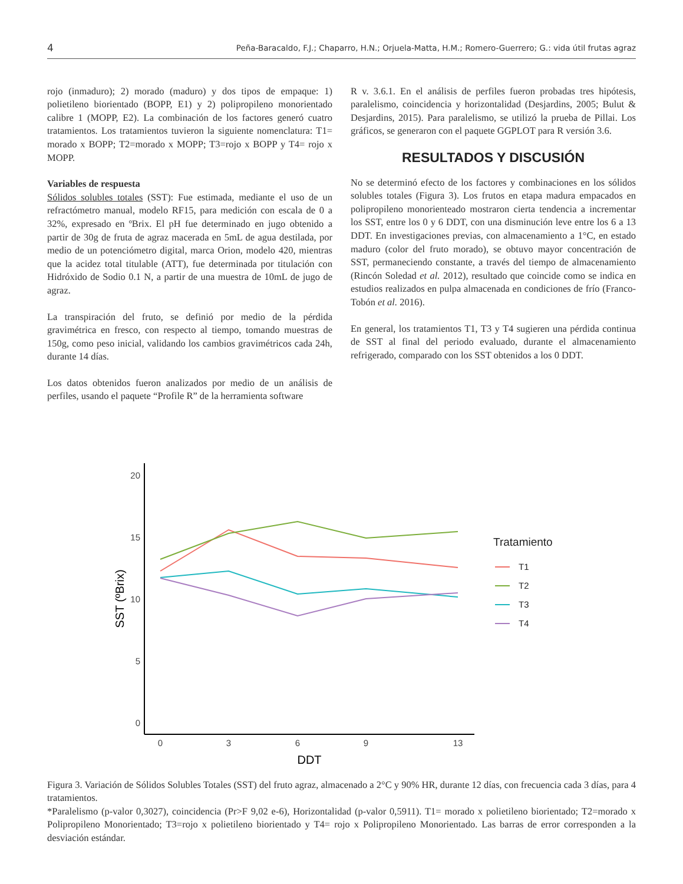4 Peña-Baracaldo, F.J.; Chaparro, H.N.; Orjuela-Matta, H.M.; Romero-Guerrero; G.: vida útil frutas agraz
rojo (inmaduro); 2) morado (maduro) y dos tipos de empaque: 1) polietileno biorientado (BOPP, E1) y 2) polipropileno monorientado calibre 1 (MOPP, E2). La combinación de los factores generó cuatro tratamientos. Los tratamientos tuvieron la siguiente nomenclatura: T1= morado x BOPP; T2=morado x MOPP; T3=rojo x BOPP y T4= rojo x MOPP.
Variables de respuesta
Sólidos solubles totales (SST): Fue estimada, mediante el uso de un refractómetro manual, modelo RF15, para medición con escala de 0 a 32%, expresado en ºBrix. El pH fue determinado en jugo obtenido a partir de 30g de fruta de agraz macerada en 5mL de agua destilada, por medio de un potenciómetro digital, marca Orion, modelo 420, mientras que la acidez total titulable (ATT), fue determinada por titulación con Hidróxido de Sodio 0.1 N, a partir de una muestra de 10mL de jugo de agraz.
La transpiración del fruto, se definió por medio de la pérdida gravimétrica en fresco, con respecto al tiempo, tomando muestras de 150g, como peso inicial, validando los cambios gravimétricos cada 24h, durante 14 días.
Los datos obtenidos fueron analizados por medio de un análisis de perfiles, usando el paquete “Profile R” de la herramienta software
R v. 3.6.1. En el análisis de perfiles fueron probadas tres hipótesis, paralelismo, coincidencia y horizontalidad (Desjardins, 2005; Bulut & Desjardins, 2015). Para paralelismo, se utilizó la prueba de Pillai. Los gráficos, se generaron con el paquete GGPLOT para R versión 3.6.
RESULTADOS Y DISCUSIÓN
No se determinó efecto de los factores y combinaciones en los sólidos solubles totales (Figura 3). Los frutos en etapa madura empacados en polipropileno monorienteado mostraron cierta tendencia a incrementar los SST, entre los 0 y 6 DDT, con una disminución leve entre los 6 a 13 DDT. En investigaciones previas, con almacenamiento a 1°C, en estado maduro (color del fruto morado), se obtuvo mayor concentración de SST, permaneciendo constante, a través del tiempo de almacenamiento (Rincón Soledad et al. 2012), resultado que coincide como se indica en estudios realizados en pulpa almacenada en condiciones de frío (Franco-Tobón et al. 2016).
En general, los tratamientos T1, T3 y T4 sugieren una pérdida continua de SST al final del periodo evaluado, durante el almacenamiento refrigerado, comparado con los SST obtenidos a los 0 DDT.
20
15
10
5
0
0
3
6
9
13
DDT
SST (ºBrix)
Tratamiento
T1
T2
T3
T4
Figura 3. Variación de Sólidos Solubles Totales (SST) del fruto agraz, almacenado a 2°C y 90% HR, durante 12 días, con frecuencia cada 3 días, para 4 tratamientos.
*Paralelismo (p-valor 0,3027), coincidencia (Pr>F 9,02 e-6), Horizontalidad (p-valor 0,5911). T1= morado x polietileno biorientado; T2=morado x Polipropileno Monorientado; T3=rojo x polietileno biorientado y T4= rojo x Polipropileno Monorientado. Las barras de error corresponden a la desviación estándar.